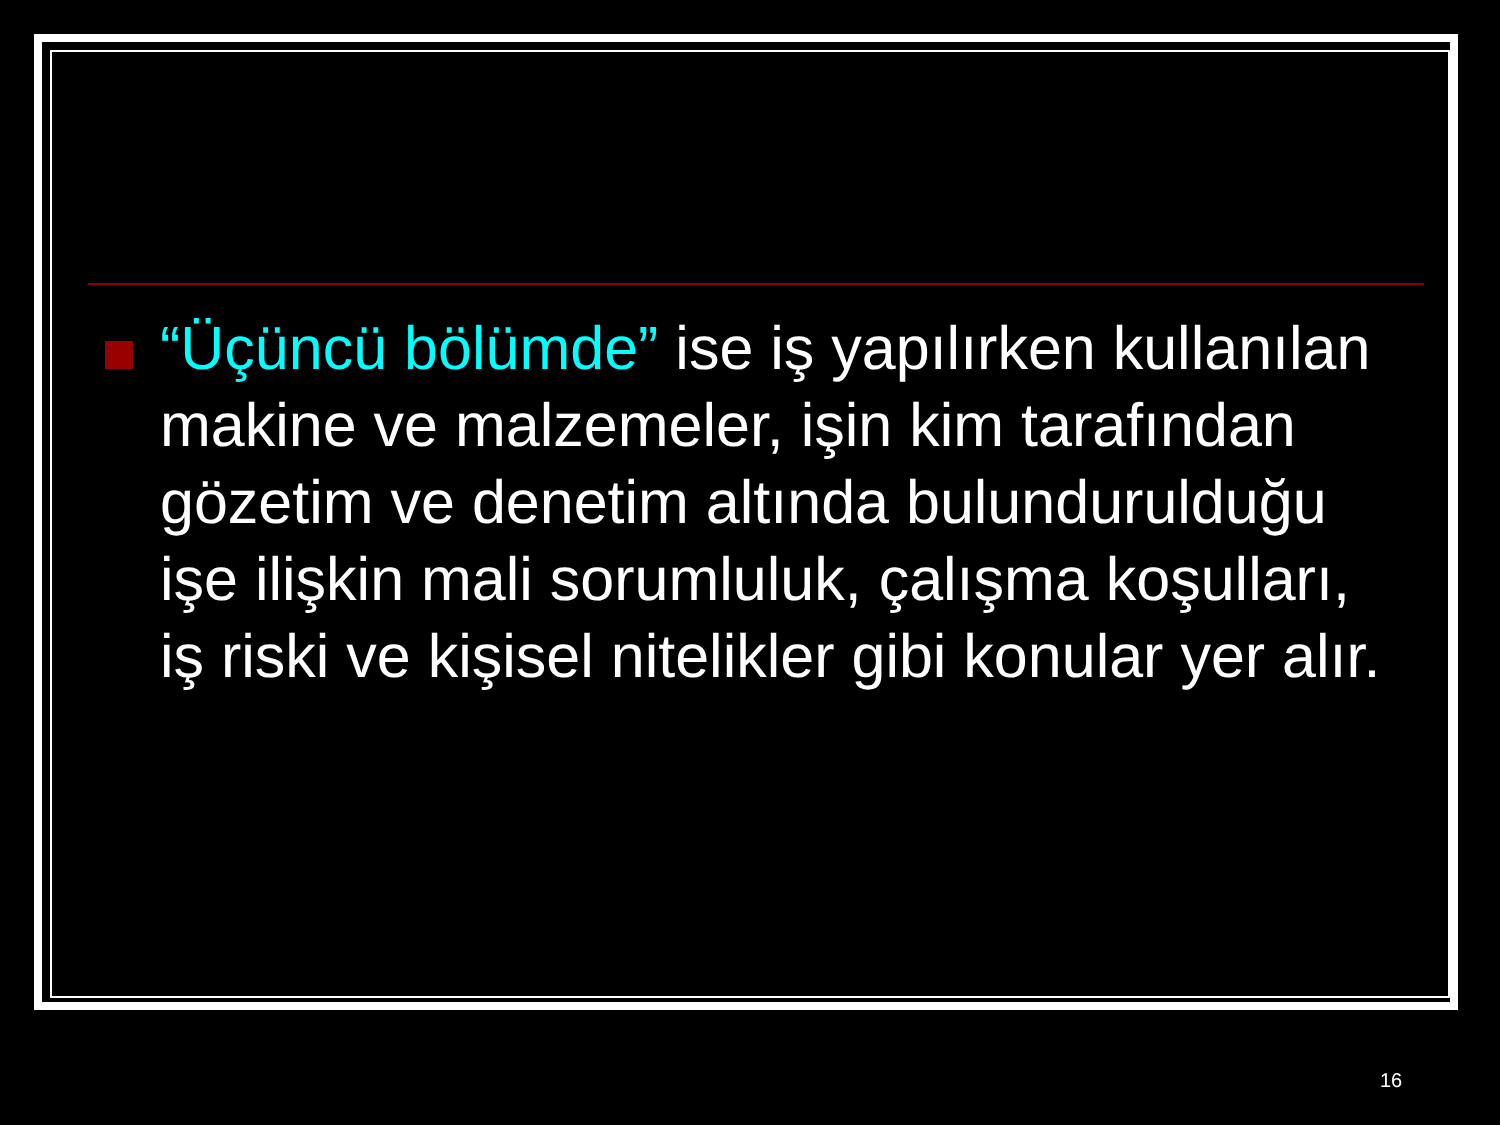“Üçüncü bölümde” ise iş yapılırken kullanılan makine ve malzemeler, işin kim tarafından gözetim ve denetim altında bulundurulduğu işe ilişkin mali sorumluluk, çalışma koşulları, iş riski ve kişisel nitelikler gibi konular yer alır.
16